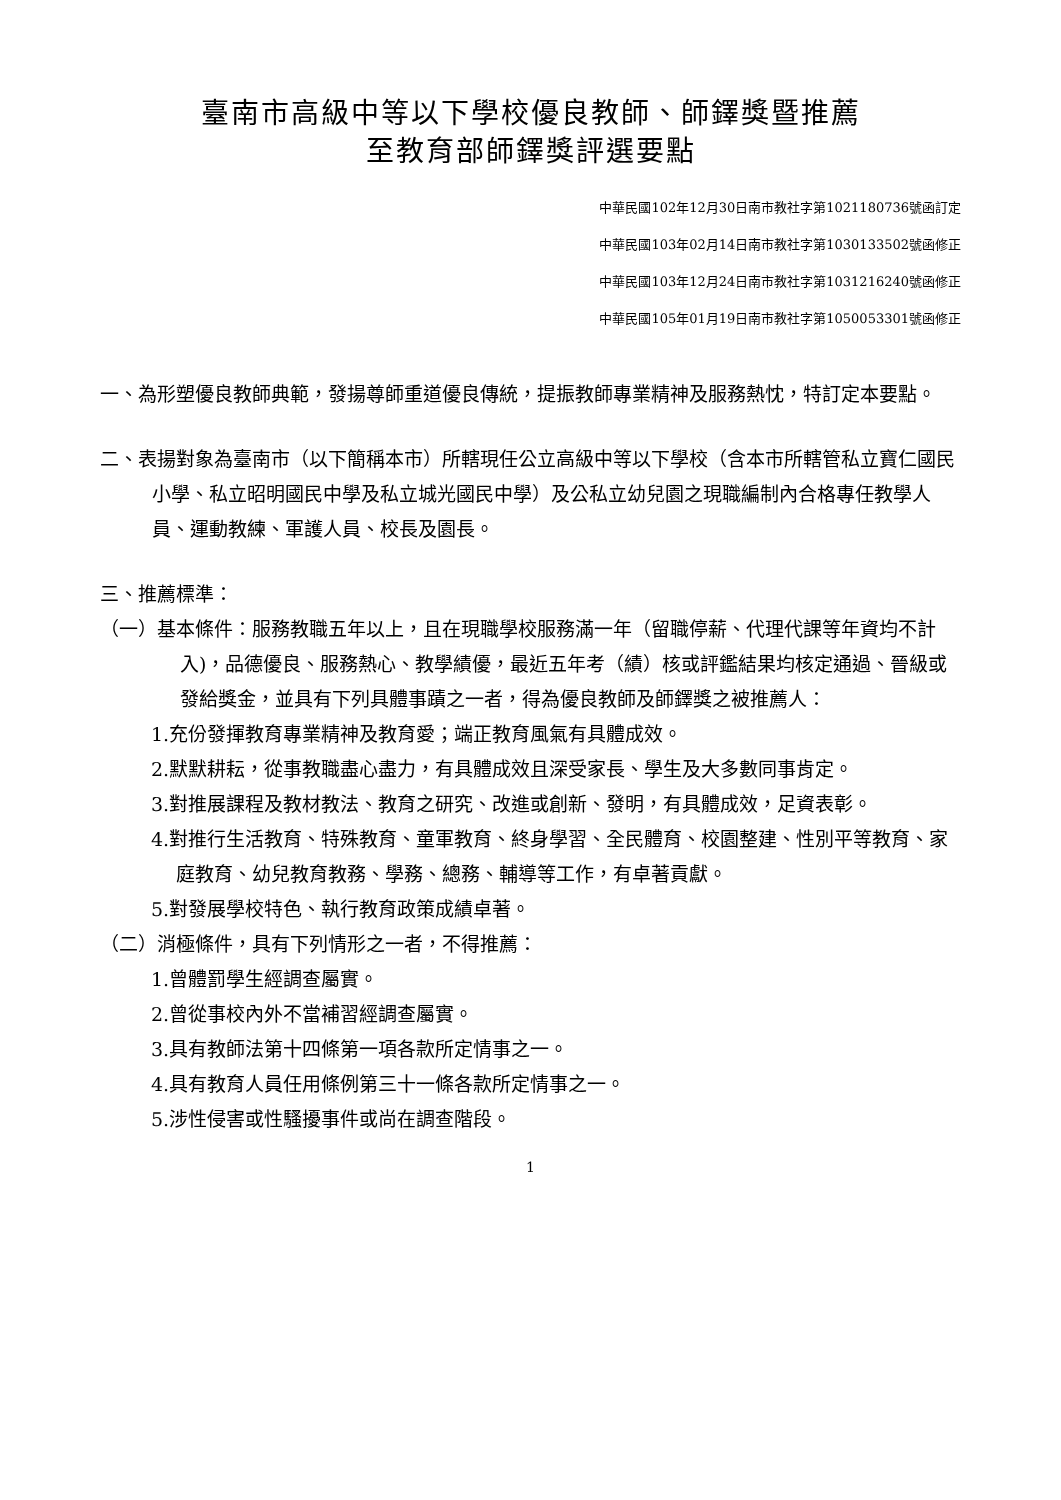臺南市高級中等以下學校優良教師、師鐸獎暨推薦
至教育部師鐸獎評選要點
中華民國102年12月30日南市教社字第1021180736號函訂定
中華民國103年02月14日南市教社字第1030133502號函修正
中華民國103年12月24日南市教社字第1031216240號函修正
中華民國105年01月19日南市教社字第1050053301號函修正
一、為形塑優良教師典範，發揚尊師重道優良傳統，提振教師專業精神及服務熱忱，特訂定本要點。
二、表揚對象為臺南市（以下簡稱本市）所轄現任公立高級中等以下學校（含本市所轄管私立寶仁國民小學、私立昭明國民中學及私立城光國民中學）及公私立幼兒園之現職編制內合格專任教學人員、運動教練、軍護人員、校長及園長。
三、推薦標準：
（一）基本條件：服務教職五年以上，且在現職學校服務滿一年（留職停薪、代理代課等年資均不計入)，品德優良、服務熱心、教學績優，最近五年考（績）核或評鑑結果均核定通過、晉級或發給獎金，並具有下列具體事蹟之一者，得為優良教師及師鐸獎之被推薦人：
1.充份發揮教育專業精神及教育愛；端正教育風氣有具體成效。
2.默默耕耘，從事教職盡心盡力，有具體成效且深受家長、學生及大多數同事肯定。
3.對推展課程及教材教法、教育之研究、改進或創新、發明，有具體成效，足資表彰。
4.對推行生活教育、特殊教育、童軍教育、終身學習、全民體育、校園整建、性別平等教育、家庭教育、幼兒教育教務、學務、總務、輔導等工作，有卓著貢獻。
5.對發展學校特色、執行教育政策成績卓著。
（二）消極條件，具有下列情形之一者，不得推薦：
1.曾體罰學生經調查屬實。
2.曾從事校內外不當補習經調查屬實。
3.具有教師法第十四條第一項各款所定情事之一。
4.具有教育人員任用條例第三十一條各款所定情事之一。
5.涉性侵害或性騷擾事件或尚在調查階段。
1